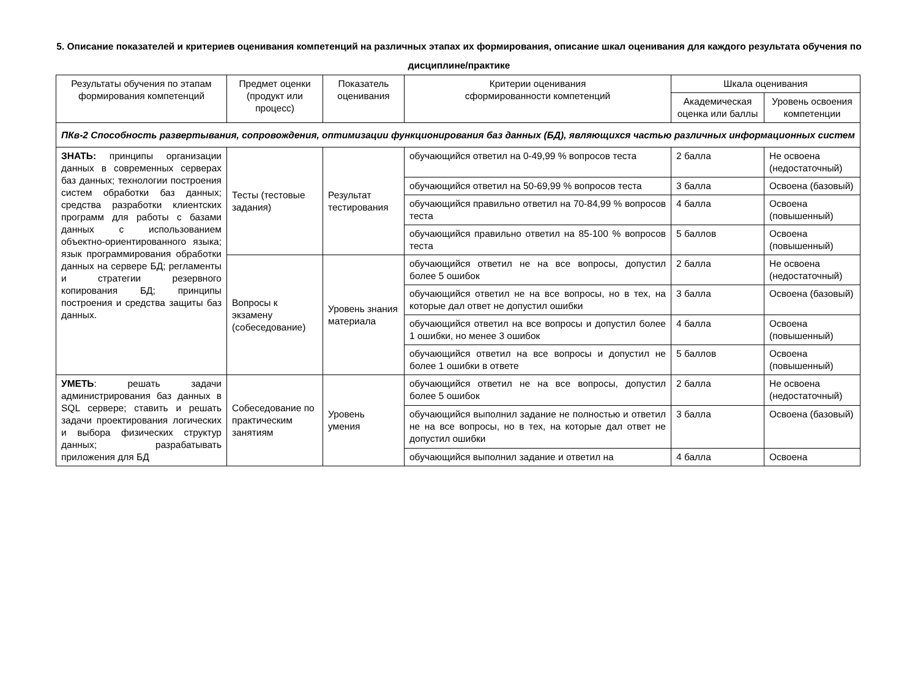5. Описание показателей и критериев оценивания компетенций на различных этапах их формирования, описание шкал оценивания для каждого результата обучения по дисциплине/практике
| Результаты обучения по этапам формирования компетенций | Предмет оценки (продукт или процесс) | Показатель оценивания | Критерии оценивания сформированности компетенций | Шкала оценивания | |
| --- | --- | --- | --- | --- | --- |
| | | | | Академическая оценка или баллы | Уровень освоения компетенции |
| ПКв-2 Способность развертывания, сопровождения, оптимизации функционирования баз данных (БД), являющихся частью различных информационных систем | | | | | |
| ЗНАТЬ: принципы организации данных в современных серверах баз данных; технологии построения систем обработки баз данных; средства разработки клиентских программ для работы с базами данных с использованием объектно-ориентированного языка; язык программирования обработки данных на сервере БД; регламенты и стратегии резервного копирования БД; принципы построения и средства защиты баз данных. | Тесты (тестовые задания) | Результат тестирования | обучающийся ответил на 0-49,99 % вопросов теста | 2 балла | Не освоена (недостаточный) |
| | | | обучающийся ответил на 50-69,99 % вопросов теста | 3 балла | Освоена (базовый) |
| | | | обучающийся правильно ответил на 70-84,99 % вопросов теста | 4 балла | Освоена (повышенный) |
| | | | обучающийся правильно ответил на 85-100 % вопросов теста | 5 баллов | Освоена (повышенный) |
| | Вопросы к экзамену (собеседование) | Уровень знания материала | обучающийся ответил не на все вопросы, допустил более 5 ошибок | 2 балла | Не освоена (недостаточный) |
| | | | обучающийся ответил не на все вопросы, но в тех, на которые дал ответ не допустил ошибки | 3 балла | Освоена (базовый) |
| | | | обучающийся ответил на все вопросы и допустил более 1 ошибки, но менее 3 ошибок | 4 балла | Освоена (повышенный) |
| | | | обучающийся ответил на все вопросы и допустил не более 1 ошибки в ответе | 5 баллов | Освоена (повышенный) |
| УМЕТЬ : решать задачи администрирования баз данных в SQL сервере; ставить и решать задачи проектирования логических и выбора физических структур данных; разрабатывать приложения для БД | Собеседование по практическим занятиям | Уровень умения | обучающийся ответил не на все вопросы, допустил более 5 ошибок | 2 балла | Не освоена (недостаточный) |
| | | | обучающийся выполнил задание не полностью и ответил не на все вопросы, но в тех, на которые дал ответ не допустил ошибки | 3 балла | Освоена (базовый) |
| | | | обучающийся выполнил задание и ответил на | 4 балла | Освоена |